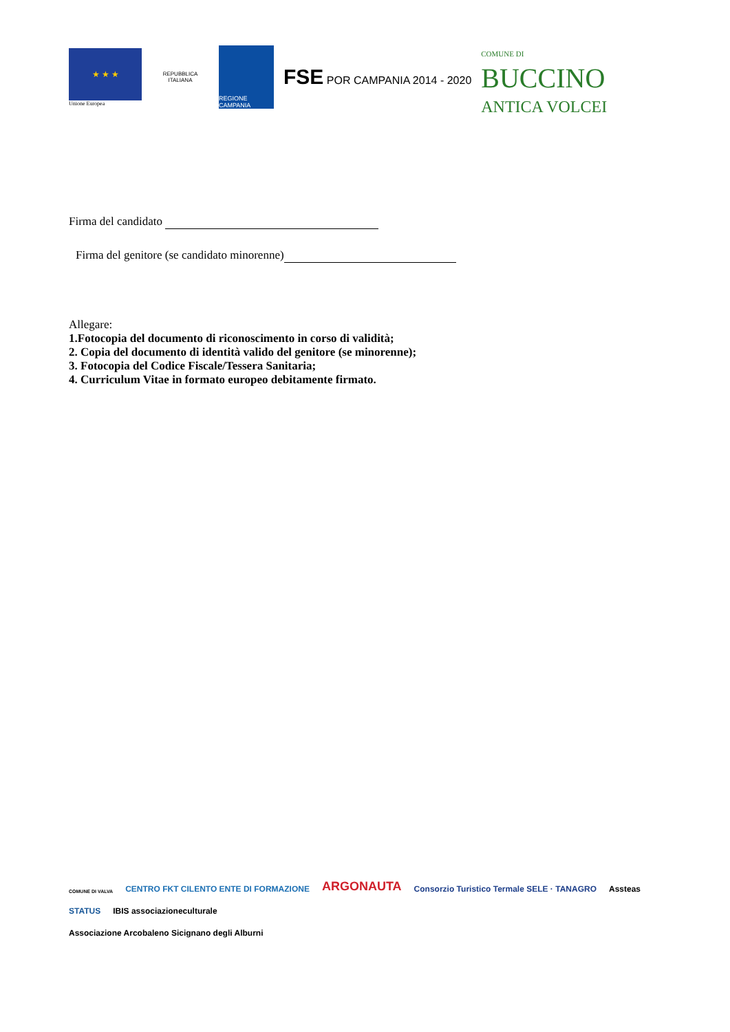★ ★ ★
Unione Europea
REPUBBLICA ITALIANA
REGIONE CAMPANIA
FSE POR CAMPANIA 2014 - 2020
COMUNE DI
BUCCINO
ANTICA VOLCEI
Firma del candidato
Firma del genitore (se candidato minorenne)
Allegare:
1.Fotocopia del documento di riconoscimento in corso di validità;
2. Copia del documento di identità valido del genitore (se minorenne);
3. Fotocopia del Codice Fiscale/Tessera Sanitaria;
4. Curriculum Vitae in formato europeo debitamente firmato.
COMUNE DI VALVA
CENTRO FKT CILENTO ENTE DI FORMAZIONE
ARGONAUTA
Consorzio Turistico Termale SELE · TANAGRO
Assteas
STATUS
IBIS associazioneculturale
Associazione Arcobaleno Sicignano degli Alburni